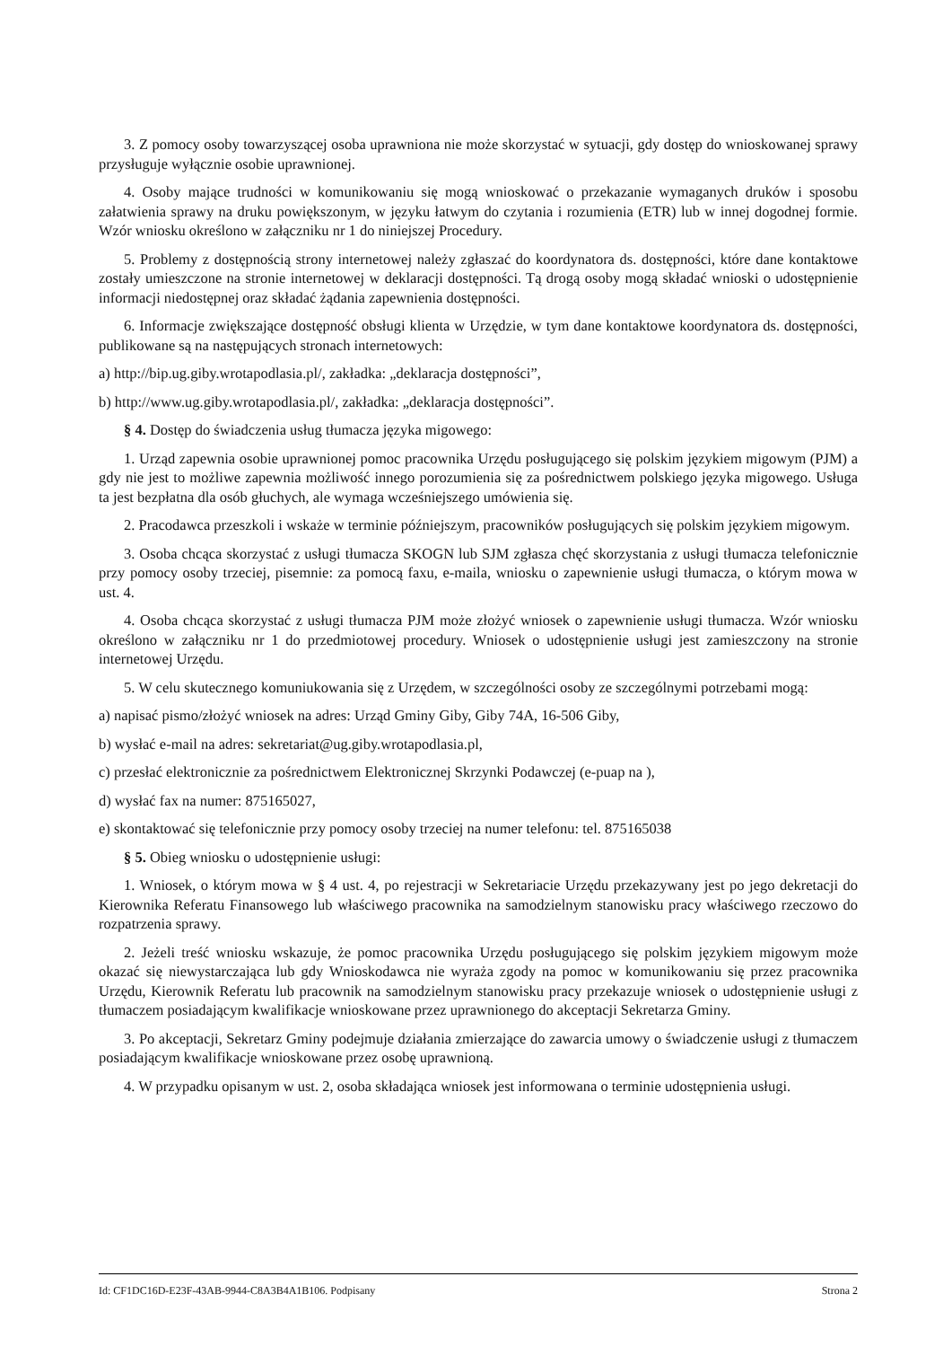3. Z pomocy osoby towarzyszącej osoba uprawniona nie może skorzystać w sytuacji, gdy dostęp do wnioskowanej sprawy przysługuje wyłącznie osobie uprawnionej.
4. Osoby mające trudności w komunikowaniu się mogą wnioskować o przekazanie wymaganych druków i sposobu załatwienia sprawy na druku powiększonym, w języku łatwym do czytania i rozumienia (ETR) lub w innej dogodnej formie. Wzór wniosku określono w załączniku nr 1 do niniejszej Procedury.
5. Problemy z dostępnością strony internetowej należy zgłaszać do koordynatora ds. dostępności, które dane kontaktowe zostały umieszczone na stronie internetowej w deklaracji dostępności. Tą drogą osoby mogą składać wnioski o udostępnienie informacji niedostępnej oraz składać żądania zapewnienia dostępności.
6. Informacje zwiększające dostępność obsługi klienta w Urzędzie, w tym dane kontaktowe koordynatora ds. dostępności, publikowane są na następujących stronach internetowych:
a) http://bip.ug.giby.wrotapodlasia.pl/, zakładka: „deklaracja dostępności”,
b) http://www.ug.giby.wrotapodlasia.pl/, zakładka: „deklaracja dostępności”.
§ 4. Dostęp do świadczenia usług tłumacza języka migowego:
1. Urząd zapewnia osobie uprawnionej pomoc pracownika Urzędu posługującego się polskim językiem migowym (PJM) a gdy nie jest to możliwe zapewnia możliwość innego porozumienia się za pośrednictwem polskiego języka migowego. Usługa ta jest bezpłatna dla osób głuchych, ale wymaga wcześniejszego umówienia się.
2. Pracodawca przeszkoli i wskaże w terminie późniejszym, pracowników posługujących się polskim językiem migowym.
3. Osoba chcąca skorzystać z usługi tłumacza SKOGN lub SJM zgłasza chęć skorzystania z usługi tłumacza telefonicznie przy pomocy osoby trzeciej, pisemnie: za pomocą faxu, e-maila, wniosku o zapewnienie usługi tłumacza, o którym mowa w ust. 4.
4. Osoba chcąca skorzystać z usługi tłumacza PJM może złożyć wniosek o zapewnienie usługi tłumacza. Wzór wniosku określono w załączniku nr 1 do przedmiotowej procedury. Wniosek o udostępnienie usługi jest zamieszczony na stronie internetowej Urzędu.
5. W celu skutecznego komuniukowania się z Urzędem, w szczególności osoby ze szczególnymi potrzebami mogą:
a) napisać pismo/złożyć wniosek na adres: Urząd Gminy Giby, Giby 74A, 16-506 Giby,
b) wysłać e-mail na adres: sekretariat@ug.giby.wrotapodlasia.pl,
c) przesłać elektronicznie za pośrednictwem Elektronicznej Skrzynki Podawczej (e-puap na ),
d) wysłać fax na numer: 875165027,
e) skontaktować się telefonicznie przy pomocy osoby trzeciej na numer telefonu: tel. 875165038
§ 5. Obieg wniosku o udostępnienie usługi:
1. Wniosek, o którym mowa w § 4 ust. 4, po rejestracji w Sekretariacie Urzędu przekazywany jest po jego dekretacji do Kierownika Referatu Finansowego lub właściwego pracownika na samodzielnym stanowisku pracy właściwego rzeczowo do rozpatrzenia sprawy.
2. Jeżeli treść wniosku wskazuje, że pomoc pracownika Urzędu posługującego się polskim językiem migowym może okazać się niewystarczająca lub gdy Wnioskodawca nie wyraża zgody na pomoc w komunikowaniu się przez pracownika Urzędu, Kierownik Referatu lub pracownik na samodzielnym stanowisku pracy przekazuje wniosek o udostępnienie usługi z tłumaczem posiadającym kwalifikacje wnioskowane przez uprawnionego do akceptacji Sekretarza Gminy.
3. Po akceptacji, Sekretarz Gminy podejmuje działania zmierzające do zawarcia umowy o świadczenie usługi z tłumaczem posiadającym kwalifikacje wnioskowane przez osobę uprawnioną.
4. W przypadku opisanym w ust. 2, osoba składająca wniosek jest informowana o terminie udostępnienia usługi.
Id: CF1DC16D-E23F-43AB-9944-C8A3B4A1B106. Podpisany Strona 2